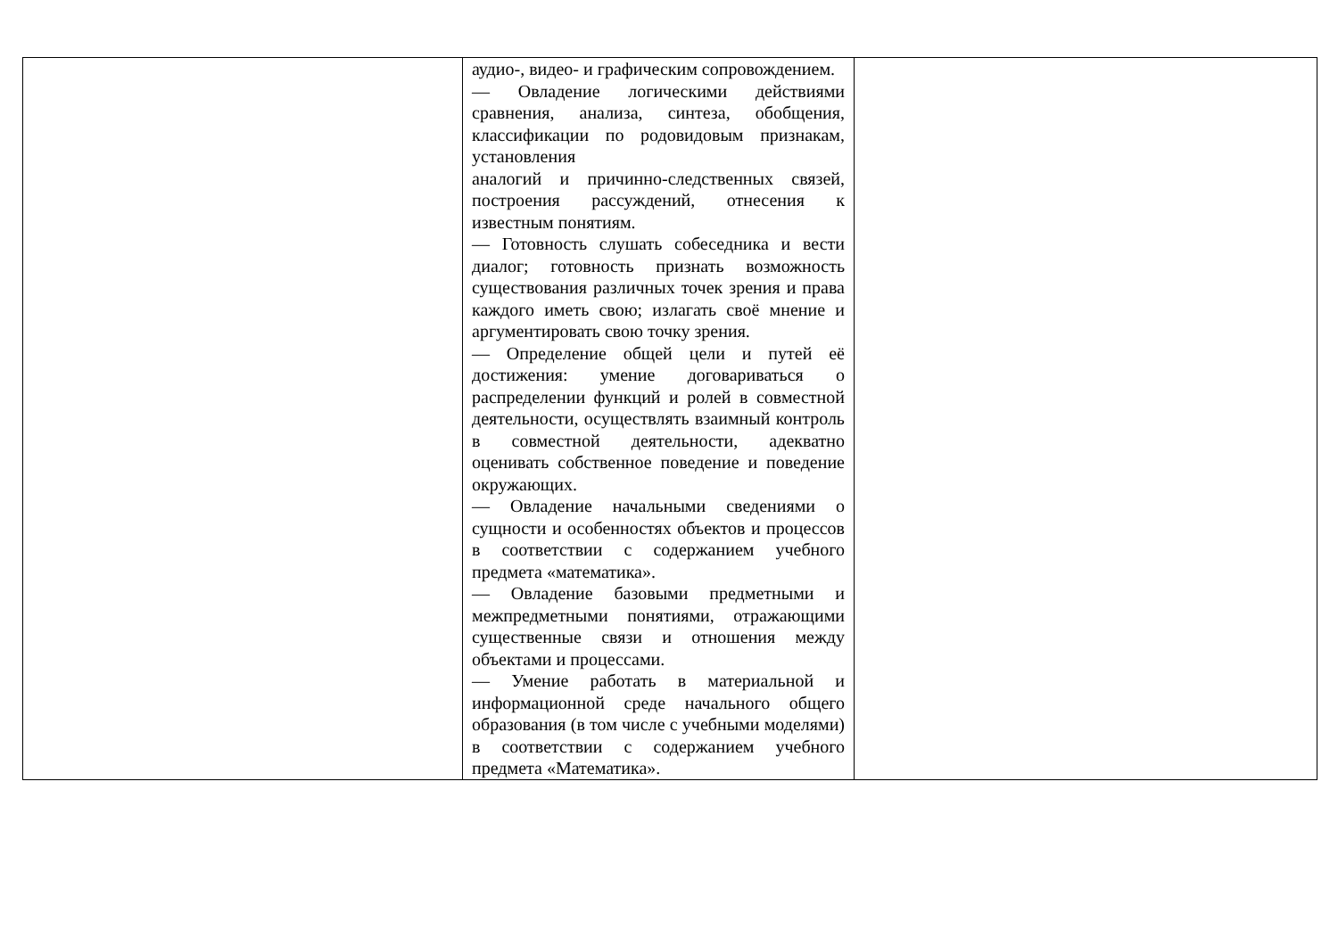| | аудио-, видео- и графическим сопровождением. — Овладение логическими действиями сравнения, анализа, синтеза, обобщения, классификации по родовидовым признакам, установления аналогий и причинно-следственных связей, построения рассуждений, отнесения к известным понятиям. — Готовность слушать собеседника и вести диалог; готовность признать возможность существования различных точек зрения и права каждого иметь свою; излагать своё мнение и аргументировать свою точку зрения. — Определение общей цели и путей её достижения: умение договариваться о распределении функций и ролей в совместной деятельности, осуществлять взаимный контроль в совместной деятельности, адекватно оценивать собственное поведение и поведение окружающих. — Овладение начальными сведениями о сущности и особенностях объектов и процессов в соответствии с содержанием учебного предмета «математика». — Овладение базовыми предметными и межпредметными понятиями, отражающими существенные связи и отношения между объектами и процессами. — Умение работать в материальной и информационной среде начального общего образования (в том числе с учебными моделями) в соответствии с содержанием учебного предмета «Математика». | |